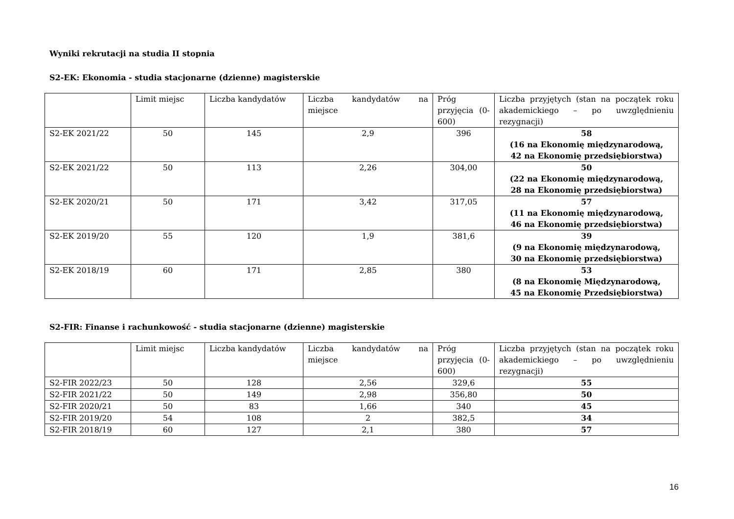Wyniki rekrutacji na studia II stopnia
S2-EK: Ekonomia - studia stacjonarne (dzienne) magisterskie
| | Limit miejsc | Liczba kandydatów | Liczba kandydatów na miejsce | Próg przyjęcia (0-600) | Liczba przyjętych (stan na początek roku akademickiego – po uwzględnieniu rezygnacji) |
| --- | --- | --- | --- | --- | --- |
| S2-EK 2021/22 | 50 | 145 | 2,9 | 396 | 58 (16 na Ekonomię międzynarodową, 42 na Ekonomię przedsiębiorstwa) |
| S2-EK 2021/22 | 50 | 113 | 2,26 | 304,00 | 50 (22 na Ekonomię międzynarodową, 28 na Ekonomię przedsiębiorstwa) |
| S2-EK 2020/21 | 50 | 171 | 3,42 | 317,05 | 57 (11 na Ekonomię międzynarodową, 46 na Ekonomię przedsiębiorstwa) |
| S2-EK 2019/20 | 55 | 120 | 1,9 | 381,6 | 39 (9 na Ekonomię międzynarodową, 30 na Ekonomię przedsiębiorstwa) |
| S2-EK 2018/19 | 60 | 171 | 2,85 | 380 | 53 (8 na Ekonomię Międzynarodową, 45 na Ekonomię Przedsiębiorstwa) |
S2-FIR: Finanse i rachunkowość - studia stacjonarne (dzienne) magisterskie
| | Limit miejsc | Liczba kandydatów | Liczba kandydatów na miejsce | Próg przyjęcia (0-600) | Liczba przyjętych (stan na początek roku akademickiego – po uwzględnieniu rezygnacji) |
| --- | --- | --- | --- | --- | --- |
| S2-FIR 2022/23 | 50 | 128 | 2,56 | 329,6 | 55 |
| S2-FIR 2021/22 | 50 | 149 | 2,98 | 356,80 | 50 |
| S2-FIR 2020/21 | 50 | 83 | 1,66 | 340 | 45 |
| S2-FIR 2019/20 | 54 | 108 | 2 | 382,5 | 34 |
| S2-FIR 2018/19 | 60 | 127 | 2,1 | 380 | 57 |
16